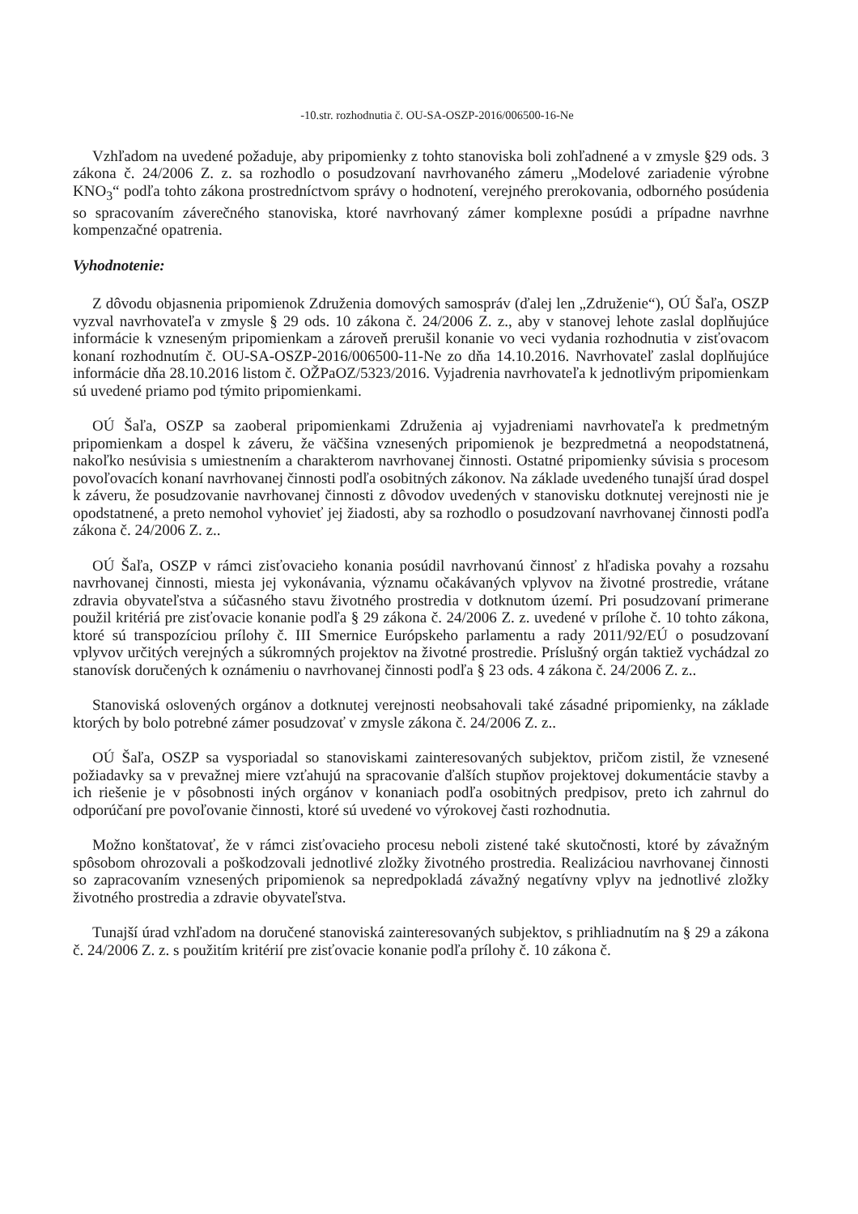-10.str. rozhodnutia č. OU-SA-OSZP-2016/006500-16-Ne
Vzhľadom na uvedené požaduje, aby pripomienky z tohto stanoviska boli zohľadnené a v zmysle §29 ods. 3 zákona č. 24/2006 Z. z. sa rozhodlo o posudzovaní navrhovaného zámeru „Modelové zariadenie výrobne KNO<sub>3</sub>“ podľa tohto zákona prostredníctvom správy o hodnotení, verejného prerokovania, odborného posúdenia so spracovaním záverečného stanoviska, ktoré navrhovaný zámer komplexne posúdi a prípadne navrhne kompenzačné opatrenia.
Vyhodnotenie:
Z dôvodu objasnenia pripomienok Združenia domových samospráv (ďalej len „Združenie“), OÚ Šaľa, OSZP vyzval navrhovateľa v zmysle § 29 ods. 10 zákona č. 24/2006 Z. z., aby v stanovej lehote zaslal doplňujúce informácie k vzneseným pripomienkam a zároveň prerušil konanie vo veci vydania rozhodnutia v zisťovacom konaní rozhodnutím č. OU-SA-OSZP-2016/006500-11-Ne zo dňa 14.10.2016. Navrhovateľ zaslal doplňujúce informácie dňa 28.10.2016 listom č. OŽPaOZ/5323/2016. Vyjadrenia navrhovateľa k jednotlivým pripomienkam sú uvedené priamo pod týmito pripomienkami.
OÚ Šaľa, OSZP sa zaoberal pripomienkami Združenia aj vyjadreniami navrhovateľa k predmetným pripomienkam a dospel k záveru, že väčšina vznesených pripomienok je bezpredmetná a neopodstatnená, nakoľko nesúvisia s umiestnením a charakterom navrhovanej činnosti. Ostatné pripomienky súvisia s procesom povoľovacích konaní navrhovanej činnosti podľa osobitných zákonov. Na základe uvedeného tunajší úrad dospel k záveru, že posudzovanie navrhovanej činnosti z dôvodov uvedených v stanovisku dotknutej verejnosti nie je opodstatnené, a preto nemohol vyhovieť jej žiadosti, aby sa rozhodlo o posudzovaní navrhovanej činnosti podľa zákona č. 24/2006 Z. z..
OÚ Šaľa, OSZP v rámci zisťovacieho konania posúdil navrhovanú činnosť z hľadiska povahy a rozsahu navrhovanej činnosti, miesta jej vykonávania, významu očakávaných vplyvov na životné prostredie, vrátane zdravia obyvateľstva a súčasného stavu životného prostredia v dotknutom území. Pri posudzovaní primerane použil kritériá pre zisťovacie konanie podľa § 29 zákona č. 24/2006 Z. z. uvedené v prílohe č. 10 tohto zákona, ktoré sú transpozíciou prílohy č. III Smernice Európskeho parlamentu a rady 2011/92/EÚ o posudzovaní vplyvov určitých verejných a súkromných projektov na životné prostredie. Príslušný orgán taktiež vychádzal zo stanovísk doručených k oznámeniu o navrhovanej činnosti podľa § 23 ods. 4 zákona č. 24/2006 Z. z..
Stanoviská oslovených orgánov a dotknutej verejnosti neobsahovali také zásadné pripomienky, na základe ktorých by bolo potrebné zámer posudzovať v zmysle zákona č. 24/2006 Z. z..
OÚ Šaľa, OSZP sa vysporiadal so stanoviskami zainteresovaných subjektov, pričom zistil, že vznesené požiadavky sa v prevažnej miere vzťahujú na spracovanie ďalších stupňov projektovej dokumentácie stavby a ich riešenie je v pôsobnosti iných orgánov v konaniach podľa osobitných predpisov, preto ich zahrnul do odporúčaní pre povoľovanie činnosti, ktoré sú uvedené vo výrokovej časti rozhodnutia.
Možno konštatovať, že v rámci zisťovacieho procesu neboli zistené také skutočnosti, ktoré by závažným spôsobom ohrozovali a poškodzovali jednotlivé zložky životného prostredia. Realizáciou navrhovanej činnosti so zapracovaním vznesených pripomienok sa nepredpokladá závažný negatívny vplyv na jednotlivé zložky životného prostredia a zdravie obyvateľstva.
Tunajší úrad vzhľadom na doručené stanoviská zainteresovaných subjektov, s prihliadnutím na § 29 a zákona č. 24/2006 Z. z. s použitím kritérií pre zisťovacie konanie podľa prílohy č. 10 zákona č.